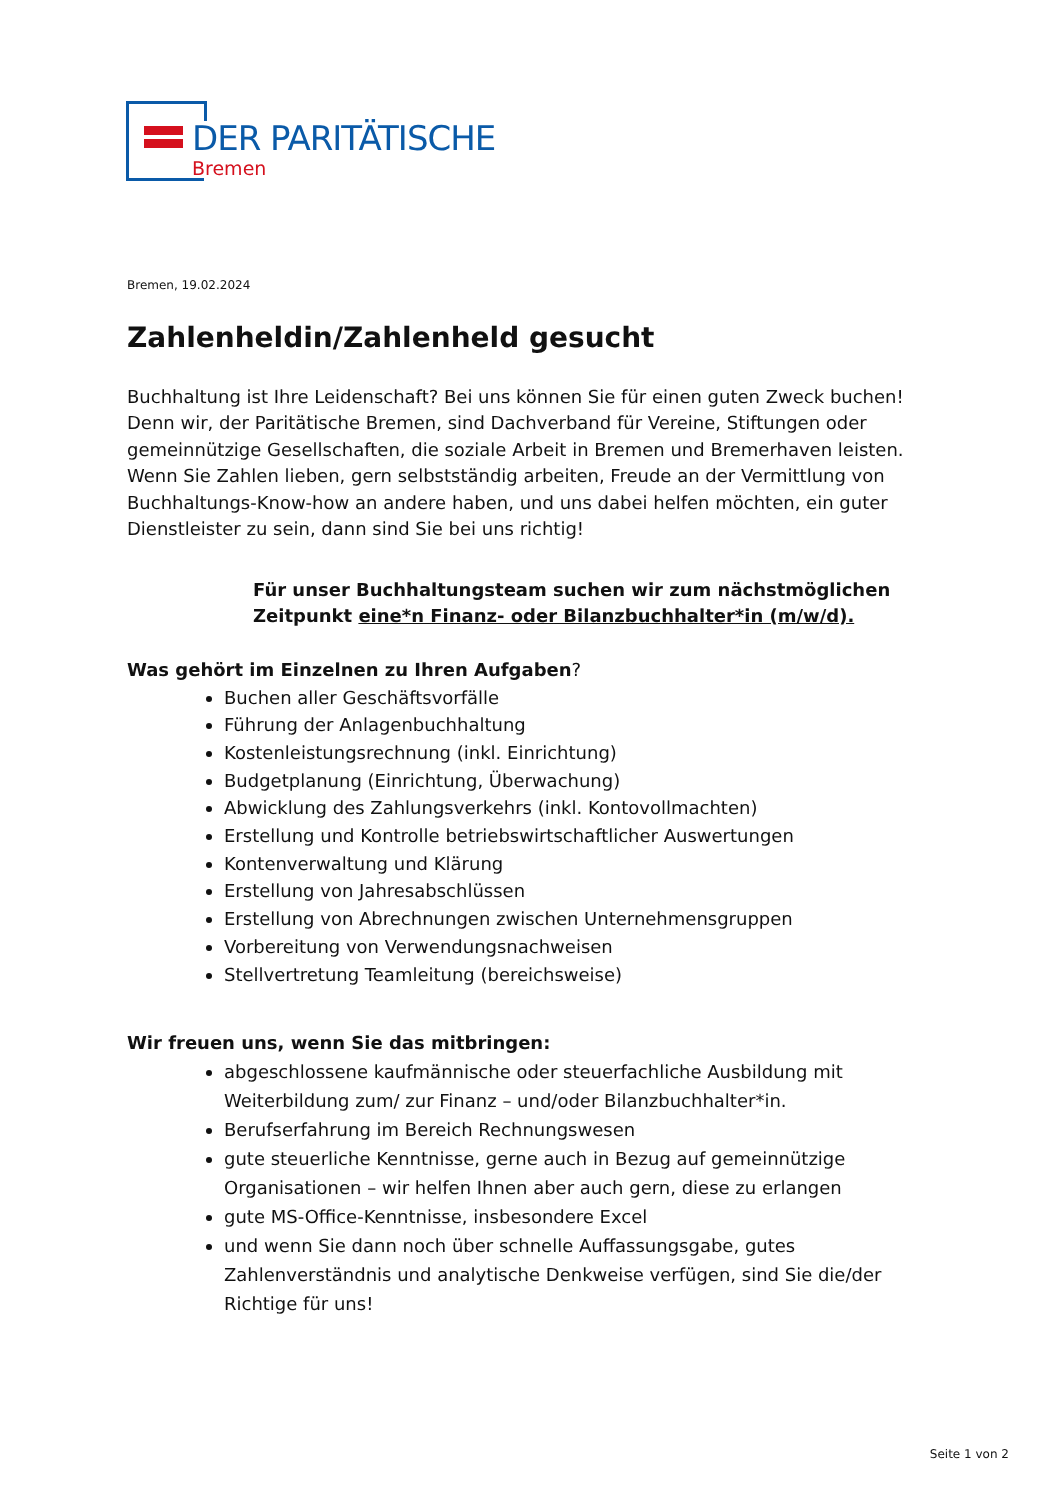DER PARITÄTISCHE
Bremen
Bremen, 19.02.2024
Zahlenheldin/Zahlenheld gesucht
Buchhaltung ist Ihre Leidenschaft? Bei uns können Sie für einen guten Zweck buchen! Denn wir, der Paritätische Bremen, sind Dachverband für Vereine, Stiftungen oder gemeinnützige Gesellschaften, die soziale Arbeit in Bremen und Bremerhaven leisten. Wenn Sie Zahlen lieben, gern selbstständig arbeiten, Freude an der Vermittlung von Buchhaltungs-Know-how an andere haben, und uns dabei helfen möchten, ein guter Dienstleister zu sein, dann sind Sie bei uns richtig!
Für unser Buchhaltungsteam suchen wir zum nächstmöglichen Zeitpunkt eine*n Finanz- oder Bilanzbuchhalter*in (m/w/d).
Was gehört im Einzelnen zu Ihren Aufgaben?
Buchen aller Geschäftsvorfälle
Führung der Anlagenbuchhaltung
Kostenleistungsrechnung (inkl. Einrichtung)
Budgetplanung (Einrichtung, Überwachung)
Abwicklung des Zahlungsverkehrs (inkl. Kontovollmachten)
Erstellung und Kontrolle betriebswirtschaftlicher Auswertungen
Kontenverwaltung und Klärung
Erstellung von Jahresabschlüssen
Erstellung von Abrechnungen zwischen Unternehmensgruppen
Vorbereitung von Verwendungsnachweisen
Stellvertretung Teamleitung (bereichsweise)
Wir freuen uns, wenn Sie das mitbringen:
abgeschlossene kaufmännische oder steuerfachliche Ausbildung mit Weiterbildung zum/ zur Finanz – und/oder Bilanzbuchhalter*in.
Berufserfahrung im Bereich Rechnungswesen
gute steuerliche Kenntnisse, gerne auch in Bezug auf gemeinnützige Organisationen – wir helfen Ihnen aber auch gern, diese zu erlangen
gute MS-Office-Kenntnisse, insbesondere Excel
und wenn Sie dann noch über schnelle Auffassungsgabe, gutes Zahlenverständnis und analytische Denkweise verfügen, sind Sie die/der Richtige für uns!
Seite 1 von 2